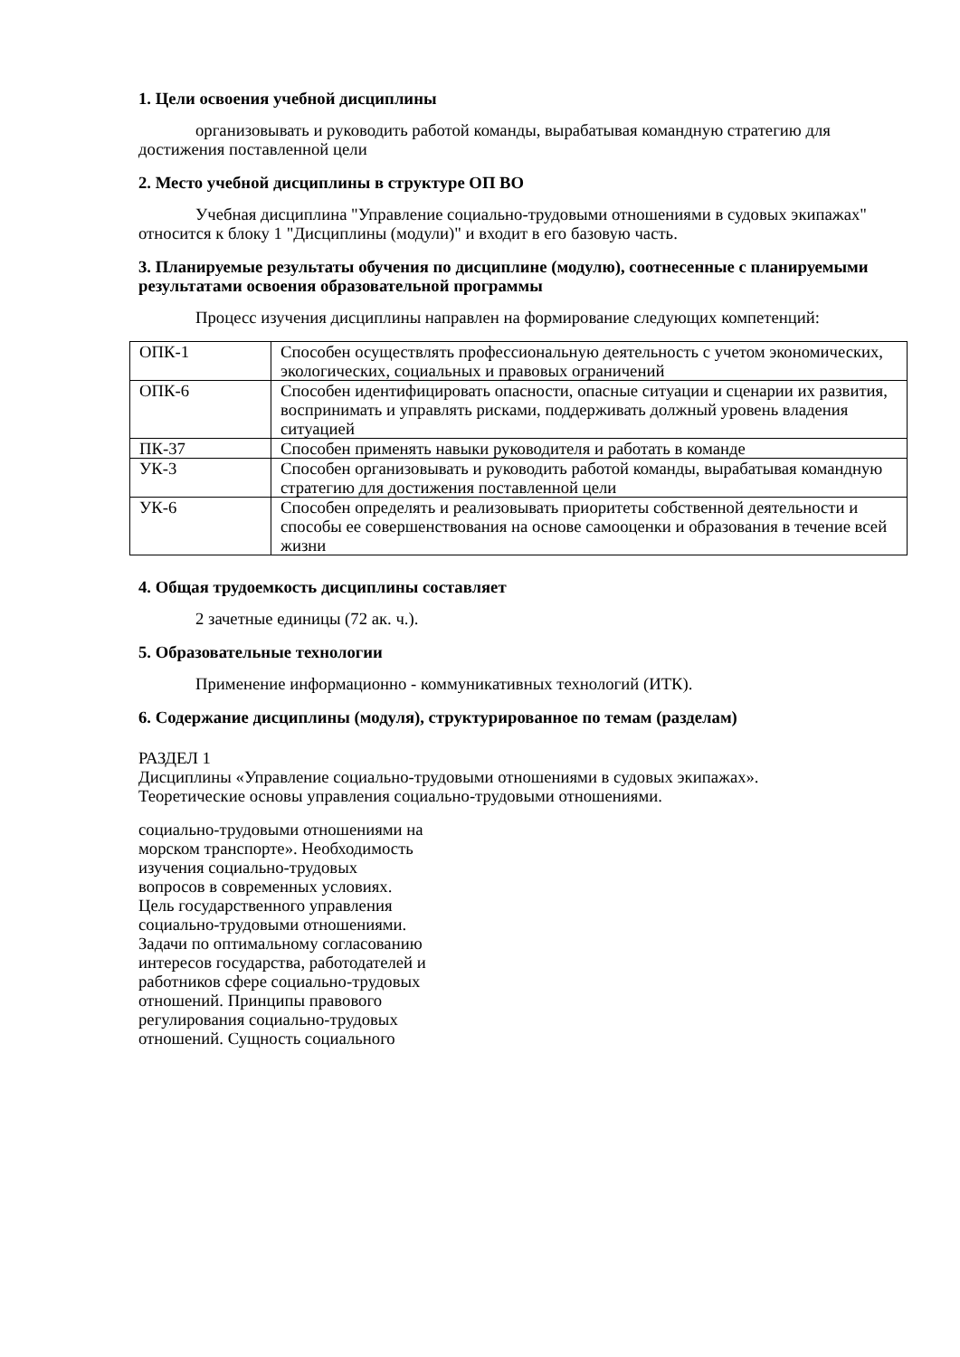1. Цели освоения учебной дисциплины
организовывать и руководить работой команды, вырабатывая командную стратегию для достижения поставленной цели
2. Место учебной дисциплины в структуре ОП ВО
Учебная дисциплина "Управление социально-трудовыми отношениями в судовых экипажах" относится к блоку 1 "Дисциплины (модули)" и входит в его базовую часть.
3. Планируемые результаты обучения по дисциплине (модулю), соотнесенные с планируемыми результатами освоения образовательной программы
Процесс изучения дисциплины направлен на формирование следующих компетенций:
| ОПК-1 | Способен осуществлять профессиональную деятельность с учетом экономических, экологических, социальных и правовых ограничений |
| ОПК-6 | Способен идентифицировать опасности, опасные ситуации и сценарии их развития, воспринимать и управлять рисками, поддерживать должный уровень владения ситуацией |
| ПК-37 | Способен применять навыки руководителя и работать в команде |
| УК-3 | Способен организовывать и руководить работой команды, вырабатывая командную стратегию для достижения поставленной цели |
| УК-6 | Способен определять и реализовывать приоритеты собственной деятельности и способы ее совершенствования на основе самооценки и образования в течение всей жизни |
4. Общая трудоемкость дисциплины составляет
2 зачетные единицы (72 ак. ч.).
5. Образовательные технологии
Применение информационно - коммуникативных технологий (ИТК).
6. Содержание дисциплины (модуля), структурированное по темам (разделам)
РАЗДЕЛ 1
Дисциплины «Управление социально-трудовыми отношениями в судовых экипажах».
Теоретические основы управления социально-трудовыми отношениями.
социально-трудовыми отношениями на морском транспорте». Необходимость изучения социально-трудовых вопросов в современных условиях. Цель государственного управления социально-трудовыми отношениями. Задачи по оптимальному согласованию интересов государства, работодателей и работников сфере социально-трудовых отношений. Принципы правового регулирования социально-трудовых отношений. Сущность социального